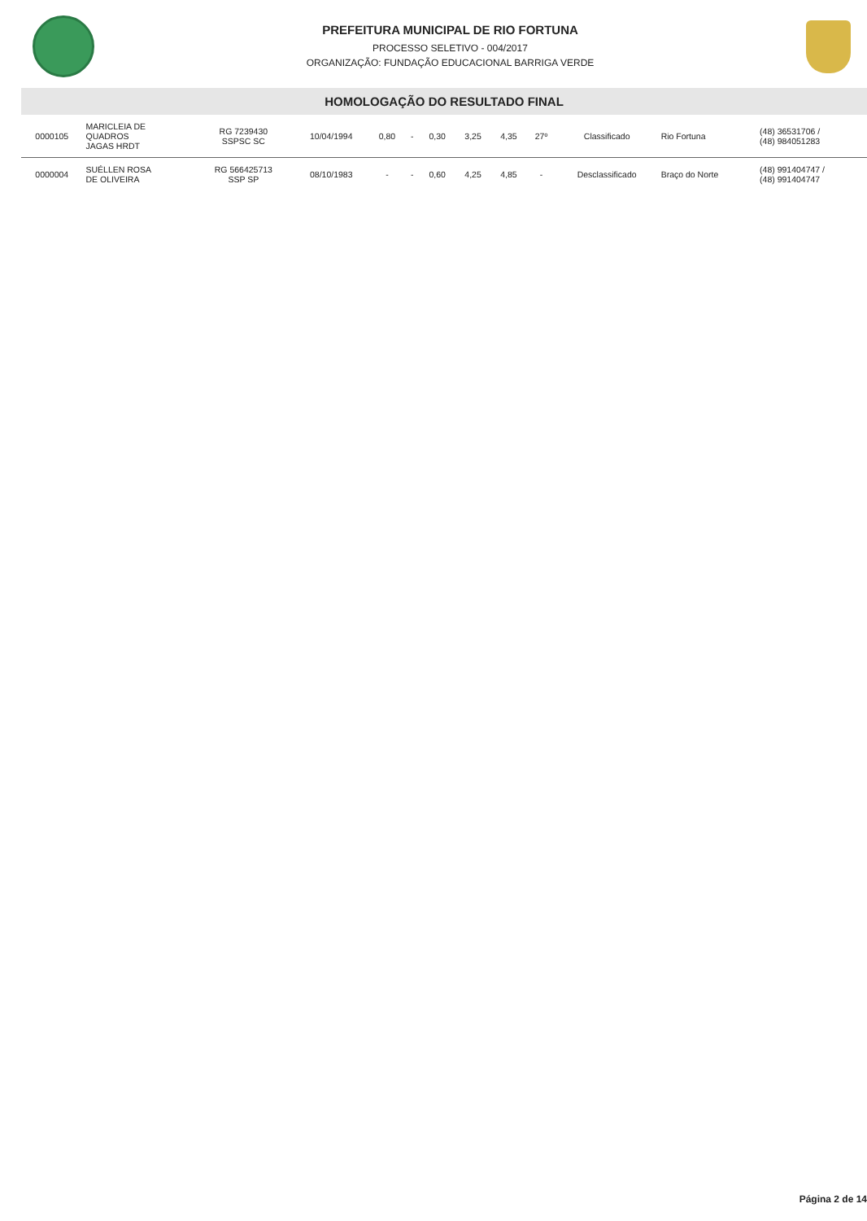PREFEITURA MUNICIPAL DE RIO FORTUNA
PROCESSO SELETIVO - 004/2017
ORGANIZAÇÃO: FUNDAÇÃO EDUCACIONAL BARRIGA VERDE
HOMOLOGAÇÃO DO RESULTADO FINAL
| 0000105 | MARICLEIA DE QUADROS JAGAS HRDT | RG 7239430 SSPSC SC | 10/04/1994 | 0,80 | - | 0,30 | 3,25 | 4,35 | 27º | Classificado | Rio Fortuna | (48) 36531706 / (48) 984051283 |
| 0000004 | SUÉLLEN ROSA DE OLIVEIRA | RG 566425713 SSP SP | 08/10/1983 | - | - | 0,60 | 4,25 | 4,85 | - | Desclassificado | Braço do Norte | (48) 991404747 / (48) 991404747 |
Página 2 de 14